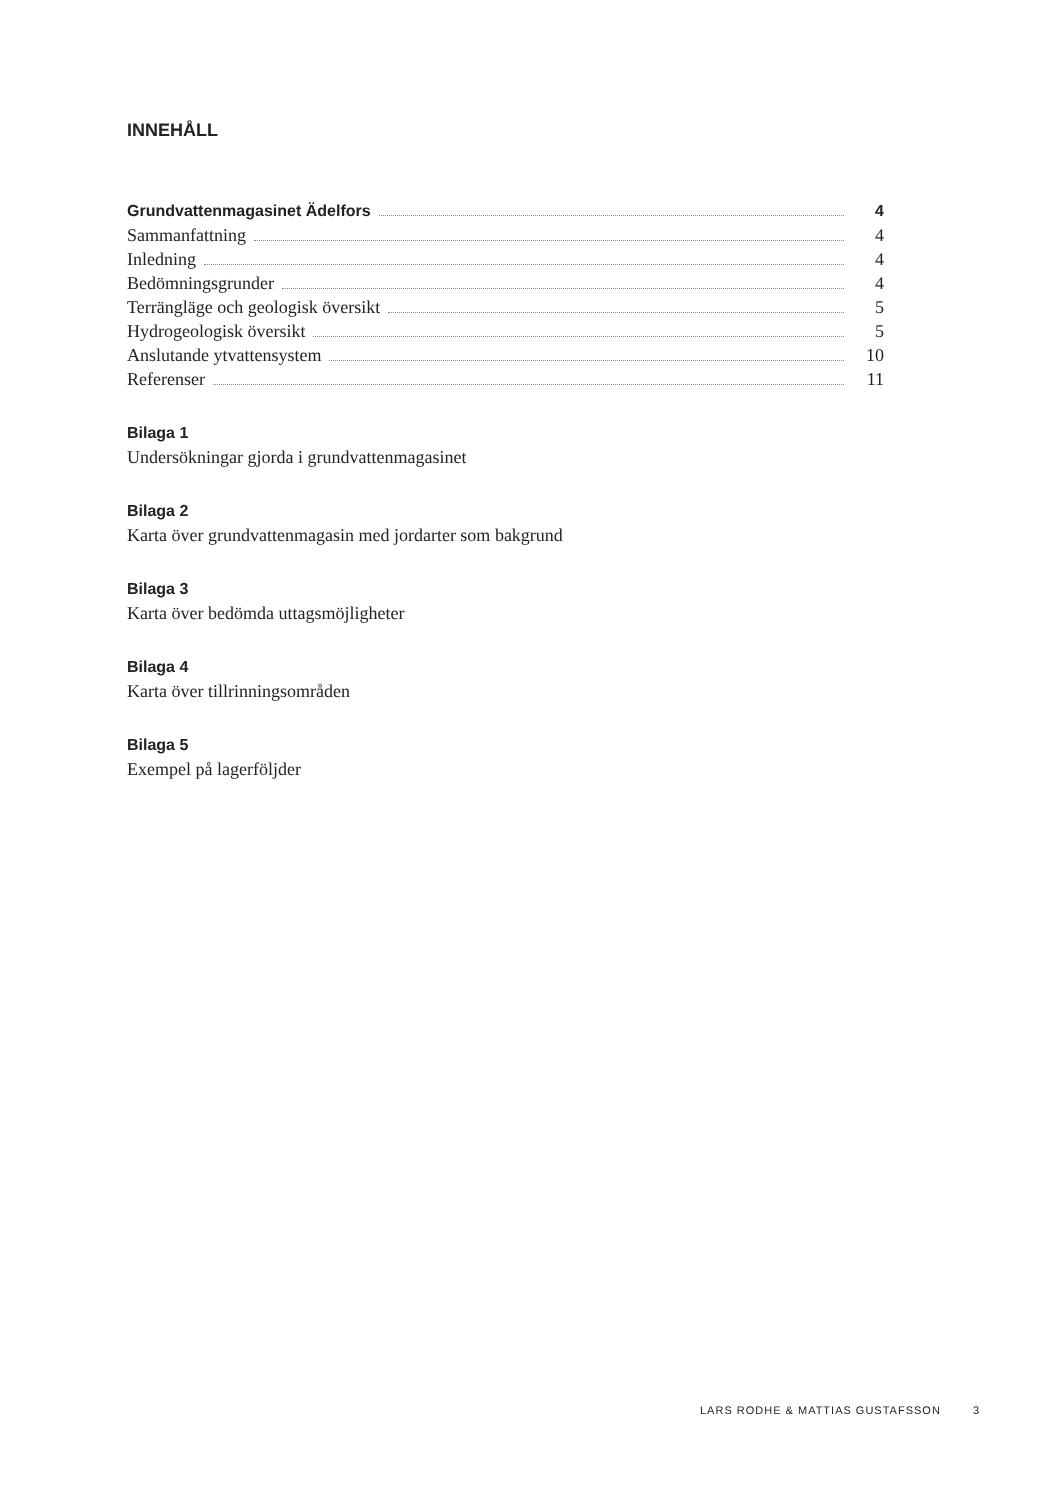INNEHÅLL
Grundvattenmagasinet Ädelfors 4
Sammanfattning 4
Inledning 4
Bedömningsgrunder 4
Terrängläge och geologisk översikt 5
Hydrogeologisk översikt 5
Anslutande ytvattensystem 10
Referenser 11
Bilaga 1
Undersökningar gjorda i grundvattenmagasinet
Bilaga 2
Karta över grundvattenmagasin med jordarter som bakgrund
Bilaga 3
Karta över bedömda uttagsmöjligheter
Bilaga 4
Karta över tillrinningsområden
Bilaga 5
Exempel på lagerföljder
LARS RODHE & MATTIAS GUSTAFSSON 3